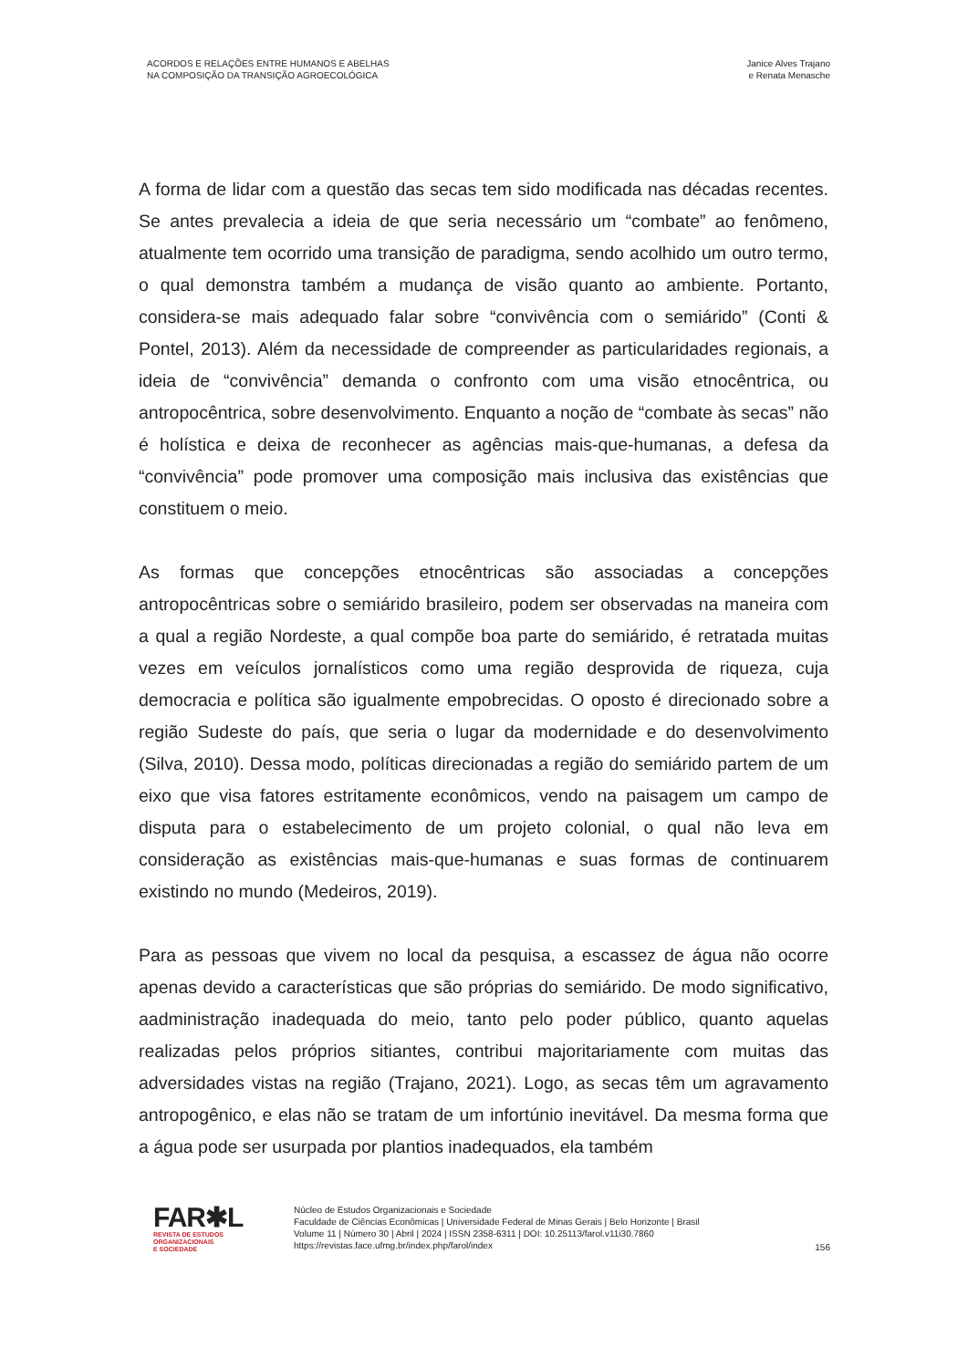ACORDOS E RELAÇÕES ENTRE HUMANOS E ABELHAS
NA COMPOSIÇÃO DA TRANSIÇÃO AGROECOLÓGICA
Janice Alves Trajano
e Renata Menasche
A forma de lidar com a questão das secas tem sido modificada nas décadas recentes. Se antes prevalecia a ideia de que seria necessário um “combate” ao fenômeno, atualmente tem ocorrido uma transição de paradigma, sendo acolhido um outro termo, o qual demonstra também a mudança de visão quanto ao ambiente. Portanto, considera-se mais adequado falar sobre “convivência com o semiárido” (Conti & Pontel, 2013). Além da necessidade de compreender as particularidades regionais, a ideia de “convivência” demanda o confronto com uma visão etnocêntrica, ou antropocêntrica, sobre desenvolvimento. Enquanto a noção de “combate às secas” não é holística e deixa de reconhecer as agências mais-que-humanas, a defesa da “convivência” pode promover uma composição mais inclusiva das existências que constituem o meio.
As formas que concepções etnocêntricas são associadas a concepções antropocêntricas sobre o semiárido brasileiro, podem ser observadas na maneira com a qual a região Nordeste, a qual compõe boa parte do semiárido, é retratada muitas vezes em veículos jornalísticos como uma região desprovida de riqueza, cuja democracia e política são igualmente empobrecidas. O oposto é direcionado sobre a região Sudeste do país, que seria o lugar da modernidade e do desenvolvimento (Silva, 2010). Dessa modo, políticas direcionadas a região do semiárido partem de um eixo que visa fatores estritamente econômicos, vendo na paisagem um campo de disputa para o estabelecimento de um projeto colonial, o qual não leva em consideração as existências mais-que-humanas e suas formas de continuarem existindo no mundo (Medeiros, 2019).
Para as pessoas que vivem no local da pesquisa, a escassez de água não ocorre apenas devido a características que são próprias do semiárido. De modo significativo, aadministração inadequada do meio, tanto pelo poder público, quanto aquelas realizadas pelos próprios sitiantes, contribui majoritariamente com muitas das adversidades vistas na região (Trajano, 2021). Logo, as secas têm um agravamento antropogênico, e elas não se tratam de um infortúnio inevitável. Da mesma forma que a água pode ser usurpada por plantios inadequados, ela também
FAR✱L
REVISTA DE ESTUDOS
ORGANIZACIONAIS
E SOCIEDADE
Núcleo de Estudos Organizacionais e Sociedade
Faculdade de Ciências Econômicas | Universidade Federal de Minas Gerais | Belo Horizonte | Brasil
Volume 11 | Número 30 | Abril | 2024 | ISSN 2358-6311 | DOI: 10.25113/farol.v11i30.7860
https://revistas.face.ufmg.br/index.php/farol/index
156